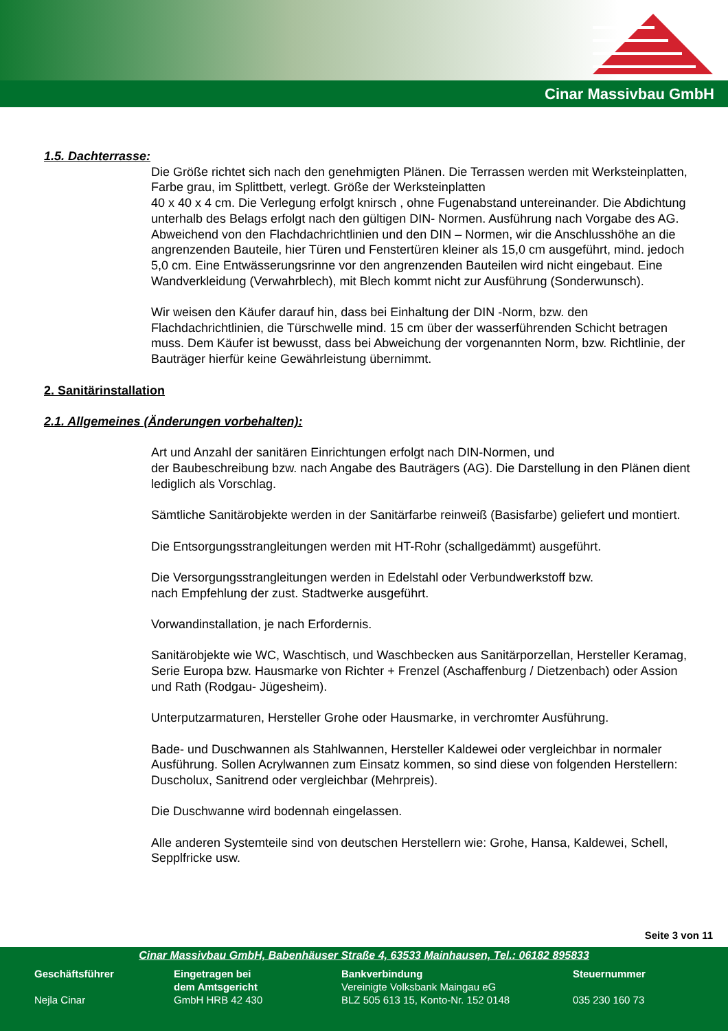Cinar Massivbau GmbH
1.5. Dachterrasse:
Die Größe richtet sich nach den genehmigten Plänen. Die Terrassen werden mit Werksteinplatten, Farbe grau, im Splittbett, verlegt. Größe der Werksteinplatten
40 x 40 x 4 cm. Die Verlegung erfolgt knirsch , ohne Fugenabstand untereinander. Die Abdichtung unterhalb des Belags erfolgt nach den gültigen DIN- Normen. Ausführung nach Vorgabe des AG. Abweichend von den Flachdachrichtlinien und den DIN – Normen, wir die Anschlusshöhe an die angrenzenden Bauteile, hier Türen und Fenstertüren kleiner als 15,0 cm ausgeführt, mind. jedoch 5,0 cm. Eine Entwässerungsrinne vor den angrenzenden Bauteilen wird nicht eingebaut. Eine Wandverkleidung (Verwahrblech), mit Blech kommt nicht zur Ausführung (Sonderwunsch).
Wir weisen den Käufer darauf hin, dass bei Einhaltung der DIN -Norm, bzw. den Flachdachrichtlinien, die Türschwelle mind. 15 cm über der wasserführenden Schicht betragen muss. Dem Käufer ist bewusst, dass bei Abweichung der vorgenannten Norm, bzw. Richtlinie, der Bauträger hierfür keine Gewährleistung übernimmt.
2. Sanitärinstallation
2.1. Allgemeines (Änderungen vorbehalten):
Art und Anzahl der sanitären Einrichtungen erfolgt nach DIN-Normen, und
der Baubeschreibung bzw. nach Angabe des Bauträgers (AG). Die Darstellung in den Plänen dient lediglich als Vorschlag.
Sämtliche Sanitärobjekte werden in der Sanitärfarbe reinweiß (Basisfarbe) geliefert und montiert.
Die Entsorgungsstrangleitungen werden mit HT-Rohr (schallgedämmt) ausgeführt.
Die Versorgungsstrangleitungen werden in Edelstahl oder Verbundwerkstoff bzw.
nach Empfehlung der zust. Stadtwerke ausgeführt.
Vorwandinstallation, je nach Erfordernis.
Sanitärobjekte wie WC, Waschtisch, und Waschbecken aus Sanitärporzellan, Hersteller Keramag, Serie Europa bzw. Hausmarke von Richter + Frenzel (Aschaffenburg / Dietzenbach) oder Assion und Rath (Rodgau- Jügesheim).
Unterputzarmaturen, Hersteller Grohe oder Hausmarke, in verchromter Ausführung.
Bade- und Duschwannen als Stahlwannen, Hersteller Kaldewei oder vergleichbar in normaler Ausführung. Sollen Acrylwannen zum Einsatz kommen, so sind diese von folgenden Herstellern: Duscholux, Sanitrend oder vergleichbar (Mehrpreis).
Die Duschwanne wird bodennah eingelassen.
Alle anderen Systemteile sind von deutschen Herstellern wie: Grohe, Hansa, Kaldewei, Schell, Sepplfricke usw.
Seite 3 von 11
Cinar Massivbau GmbH, Babenhäuser Straße 4, 63533 Mainhausen, Tel.: 06182 895833
Geschäftsführer
Nejla Cinar
Eingetragen bei
dem Amtsgericht
GmbH HRB 42 430
Bankverbindung
Vereinigte Volksbank Maingau eG
BLZ 505 613 15, Konto-Nr. 152 0148
Steuernummer
035 230 160 73